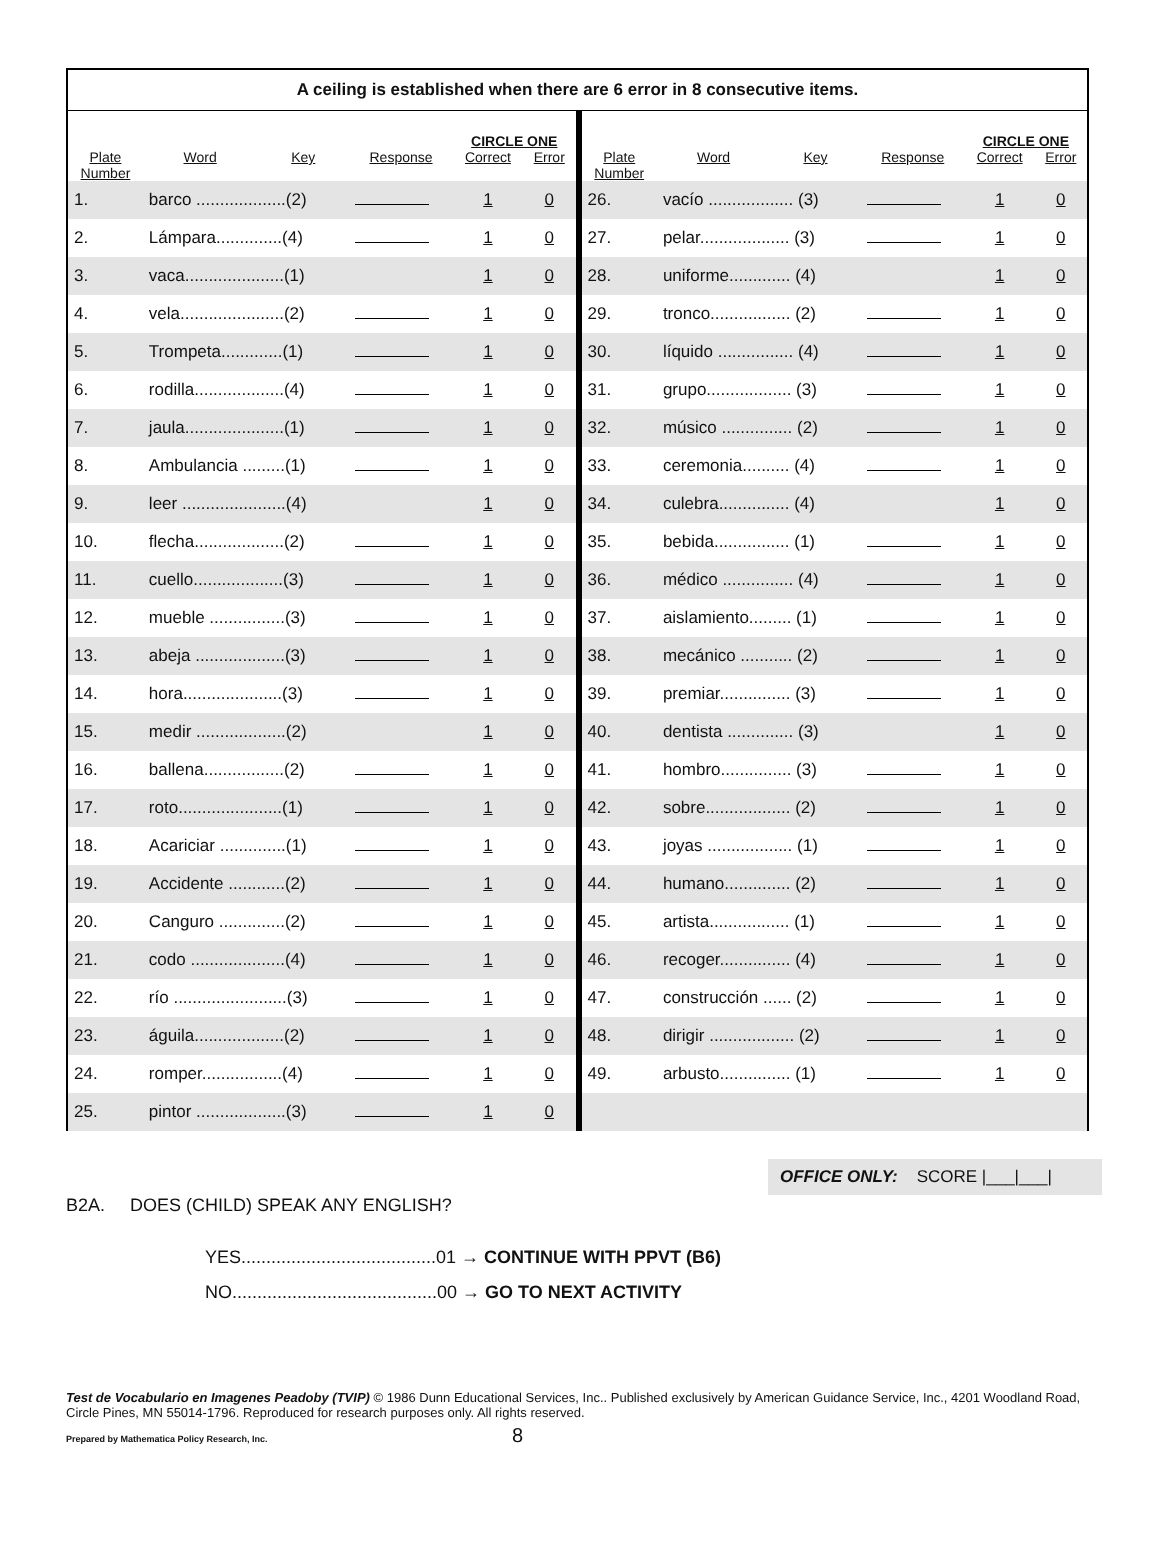A ceiling is established when there are 6 error in 8 consecutive items.
| | | | | CIRCLE ONE | | | | | | CIRCLE ONE | |
| Plate Number | Word | Key | Response | Correct | Error | Plate Number | Word | Key | Response | Correct | Error |
| 1. | barco ...................(2) | | | 1 | 0 | 26. | vacío .................. (3) | | | 1 | 0 |
| 2. | Lámpara..............(4) | | | 1 | 0 | 27. | pelar................... (3) | | | 1 | 0 |
| 3. | vaca.....................(1) | | | 1 | 0 | 28. | uniforme............. (4) | | | 1 | 0 |
| 4. | vela......................(2) | | | 1 | 0 | 29. | tronco................. (2) | | | 1 | 0 |
| 5. | Trompeta.............(1) | | | 1 | 0 | 30. | líquido ................ (4) | | | 1 | 0 |
| 6. | rodilla...................(4) | | | 1 | 0 | 31. | grupo.................. (3) | | | 1 | 0 |
| 7. | jaula.....................(1) | | | 1 | 0 | 32. | músico ............... (2) | | | 1 | 0 |
| 8. | Ambulancia .........(1) | | | 1 | 0 | 33. | ceremonia.......... (4) | | | 1 | 0 |
| 9. | leer ......................(4) | | | 1 | 0 | 34. | culebra............... (4) | | | 1 | 0 |
| 10. | flecha...................(2) | | | 1 | 0 | 35. | bebida................ (1) | | | 1 | 0 |
| 11. | cuello...................(3) | | | 1 | 0 | 36. | médico ............... (4) | | | 1 | 0 |
| 12. | mueble ................(3) | | | 1 | 0 | 37. | aislamiento......... (1) | | | 1 | 0 |
| 13. | abeja ...................(3) | | | 1 | 0 | 38. | mecánico ........... (2) | | | 1 | 0 |
| 14. | hora.....................(3) | | | 1 | 0 | 39. | premiar............... (3) | | | 1 | 0 |
| 15. | medir ...................(2) | | | 1 | 0 | 40. | dentista .............. (3) | | | 1 | 0 |
| 16. | ballena.................(2) | | | 1 | 0 | 41. | hombro............... (3) | | | 1 | 0 |
| 17. | roto......................(1) | | | 1 | 0 | 42. | sobre.................. (2) | | | 1 | 0 |
| 18. | Acariciar ..............(1) | | | 1 | 0 | 43. | joyas .................. (1) | | | 1 | 0 |
| 19. | Accidente ............(2) | | | 1 | 0 | 44. | humano.............. (2) | | | 1 | 0 |
| 20. | Canguro ..............(2) | | | 1 | 0 | 45. | artista................. (1) | | | 1 | 0 |
| 21. | codo ....................(4) | | | 1 | 0 | 46. | recoger............... (4) | | | 1 | 0 |
| 22. | río ........................(3) | | | 1 | 0 | 47. | construcción ...... (2) | | | 1 | 0 |
| 23. | águila...................(2) | | | 1 | 0 | 48. | dirigir .................. (2) | | | 1 | 0 |
| 24. | romper.................(4) | | | 1 | 0 | 49. | arbusto............... (1) | | | 1 | 0 |
| 25. | pintor ...................(3) | | | 1 | 0 | | | | | | |
OFFICE ONLY: SCORE |___|___|
B2A. DOES (CHILD) SPEAK ANY ENGLISH?
YES.......................................01 → CONTINUE WITH PPVT (B6)
NO.........................................00 → GO TO NEXT ACTIVITY
Test de Vocabulario en Imagenes Peadoby (TVIP) © 1986 Dunn Educational Services, Inc.. Published exclusively by American Guidance Service, Inc., 4201 Woodland Road, Circle Pines, MN 55014-1796. Reproduced for research purposes only. All rights reserved.
Prepared by Mathematica Policy Research, Inc. 8